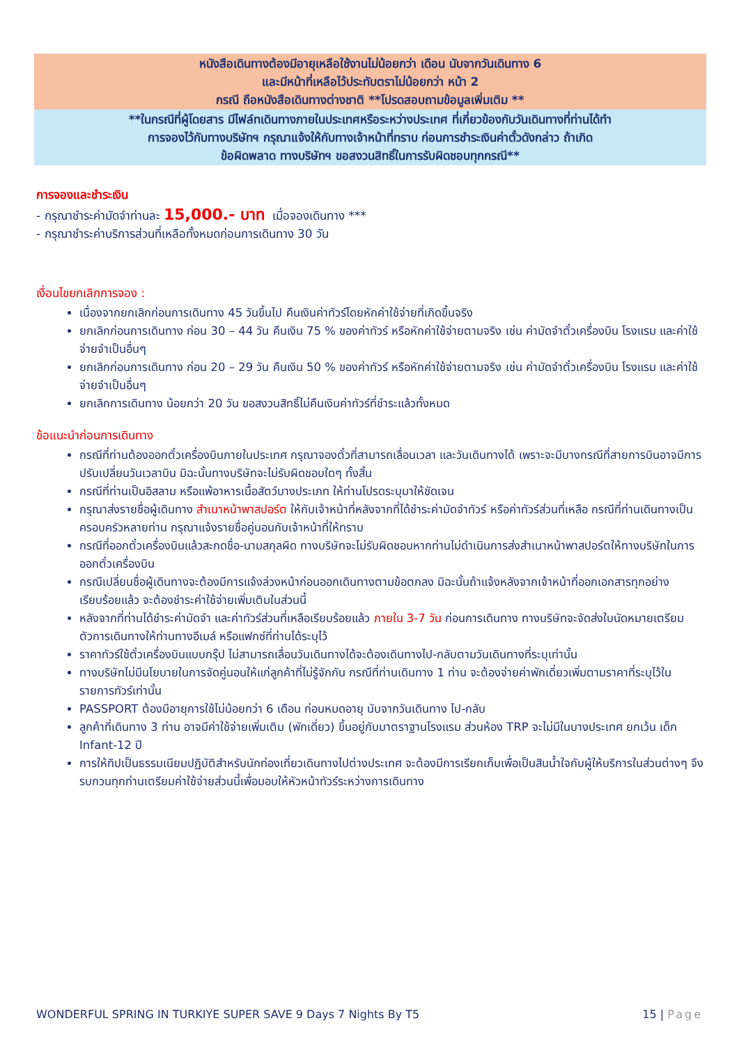หนังสือเดินทางต้องมีอายุเหลือใช้งานไม่น้อยกว่า เดือน นับจากวันเดินทาง 6
และมีหน้าที่เหลือไว้ประทับตราไม่น้อยกว่า หน้า 2
กรณี ถือหนังสือเดินทางต่างชาติ **โปรดสอบถามข้อมูลเพิ่มเติม **
**ในกรณีที่ผู้โดยสาร มีไฟล์ทเดินทางภายในประเทศหรือระหว่างประเทศ ที่เกี่ยวข้องกับวันเดินทางที่ท่านได้ทำ
การจองไว้กับทางบริษัทฯ กรุณาแจ้งให้กับทางเจ้าหน้าที่ทราบ ก่อนการชำระเงินค่าตั๋วดังกล่าว ถ้าเกิด
ข้อผิดพลาด ทางบริษัทฯ ขอสงวนสิทธิ์ในการรับผิดชอบทุกกรณี**
การจองและชำระเงิน
- กรุณาชำระค่ามัดจำท่านละ 15,000.- บาท เมื่อจองเดินทาง ***
- กรุณาชำระค่าบริการส่วนที่เหลือทั้งหมดก่อนการเดินทาง 30 วัน
เงื่อนไขยกเลิกการจอง :
เนื่องจากยกเลิกก่อนการเดินทาง 45 วันขึ้นไป คืนเงินค่าทัวร์โดยหักค่าใช้จ่ายที่เกิดขึ้นจริง
ยกเลิกก่อนการเดินทาง ก่อน 30 – 44 วัน คืนเงิน 75 % ของค่าทัวร์ หรือหักค่าใช้จ่ายตามจริง เช่น ค่ามัดจำตั๋วเครื่องบิน โรงแรม และค่าใช้จ่ายจำเป็นอื่นๆ
ยกเลิกก่อนการเดินทาง ก่อน 20 – 29 วัน คืนเงิน 50 % ของค่าทัวร์ หรือหักค่าใช้จ่ายตามจริง เช่น ค่ามัดจำตั๋วเครื่องบิน โรงแรม และค่าใช้จ่ายจำเป็นอื่นๆ
ยกเลิกการเดินทาง น้อยกว่า 20 วัน ขอสงวนสิทธิ์ไม่คืนเงินค่าทัวร์ที่ชำระแล้วทั้งหมด
ข้อแนะนำก่อนการเดินทาง
กรณีที่ท่านต้องออกตั๋วเครื่องบินภายในประเทศ กรุณาจองตั๋วที่สามารถเลื่อนเวลา และวันเดินทางได้ เพราะจะมีบางกรณีที่สายการบินอาจมีการปรับเปลี่ยนวันเวลาบิน มิฉะนั้นทางบริษัทจะไม่รับผิดชอบใดๆ ทั้งสิ้น
กรณีที่ท่านเป็นอิสลาม หรือแพ้อาหารเนื้อสัตว์บางประเภท ให้ท่านโปรดระบุมาให้ชัดเจน
กรุณาส่งรายชื่อผู้เดินทาง สำเนาหน้าพาสปอร์ต ให้กับเจ้าหน้าที่หลังจากที่ได้ชำระค่ามัดจำทัวร์ หรือค่าทัวร์ส่วนที่เหลือ กรณีที่ท่านเดินทางเป็นครอบครัวหลายท่าน กรุณาแจ้งรายชื่อคู่นอนกับเจ้าหน้าที่ให้ทราบ
กรณีที่ออกตั๋วเครื่องบินแล้วสะกดชื่อ-นามสกุลผิด ทางบริษัทจะไม่รับผิดชอบหากท่านไม่ดำเนินการส่งสำเนาหน้าพาสปอร์ตให้ทางบริษัทในการออกตั๋วเครื่องบิน
กรณีเปลี่ยนชื่อผู้เดินทางจะต้องมีการแจ้งล่วงหน้าก่อนออกเดินทางตามข้อตกลง มิฉะนั้นถ้าแจ้งหลังจากเจ้าหน้าที่ออกเอกสารทุกอย่างเรียบร้อยแล้ว จะต้องชำระค่าใช้จ่ายเพิ่มเติมในส่วนนี้
หลังจากที่ท่านได้ชำระค่ามัดจำ และค่าทัวร์ส่วนที่เหลือเรียบร้อยแล้ว ภายใน 3-7 วัน ก่อนการเดินทาง ทางบริษัทจะจัดส่งใบนัดหมายเตรียมตัวการเดินทางให้ท่านทางอีเมล์ หรือแฟกซ์ที่ท่านได้ระบุไว้
ราคาทัวร์ใช้ตั๋วเครื่องบินแบบกรุ๊ป ไม่สามารถเลื่อนวันเดินทางได้จะต้องเดินทางไป-กลับตามวันเดินทางที่ระบุเท่านั้น
ทางบริษัทไม่มีนโยบายในการจัดคู่นอนให้แก่ลูกค้าที่ไม่รู้จักกัน กรณีที่ท่านเดินทาง 1 ท่าน จะต้องจ่ายค่าพักเดี่ยวเพิ่มตามราคาที่ระบุไว้ในรายการทัวร์เท่านั้น
PASSPORT ต้องมีอายุการใช้ไม่น้อยกว่า 6 เดือน ก่อนหมดอายุ นับจากวันเดินทาง ไป-กลับ
ลูกค้าที่เดินทาง 3 ท่าน อาจมีค่าใช้จ่ายเพิ่มเติม (พักเดี่ยว) ขึ้นอยู่กับมาตราฐานโรงแรม ส่วนห้อง TRP จะไม่มีในบางประเทศ ยกเว้น เด็ก Infant-12 ปี
การให้ทิปเป็นธรรมเนียมปฏิบัติสำหรับนักท่องเที่ยวเดินทางไปต่างประเทศ จะต้องมีการเรียกเก็บเพื่อเป็นสินน้ำใจกับผู้ให้บริการในส่วนต่างๆ จึงรบกวนทุกท่านเตรียมค่าใช้จ่ายส่วนนี้เพื่อมอบให้หัวหน้าทัวร์ระหว่างการเดินทาง
WONDERFUL SPRING IN TURKIYE SUPER SAVE 9 Days 7 Nights By T5 15 | Page